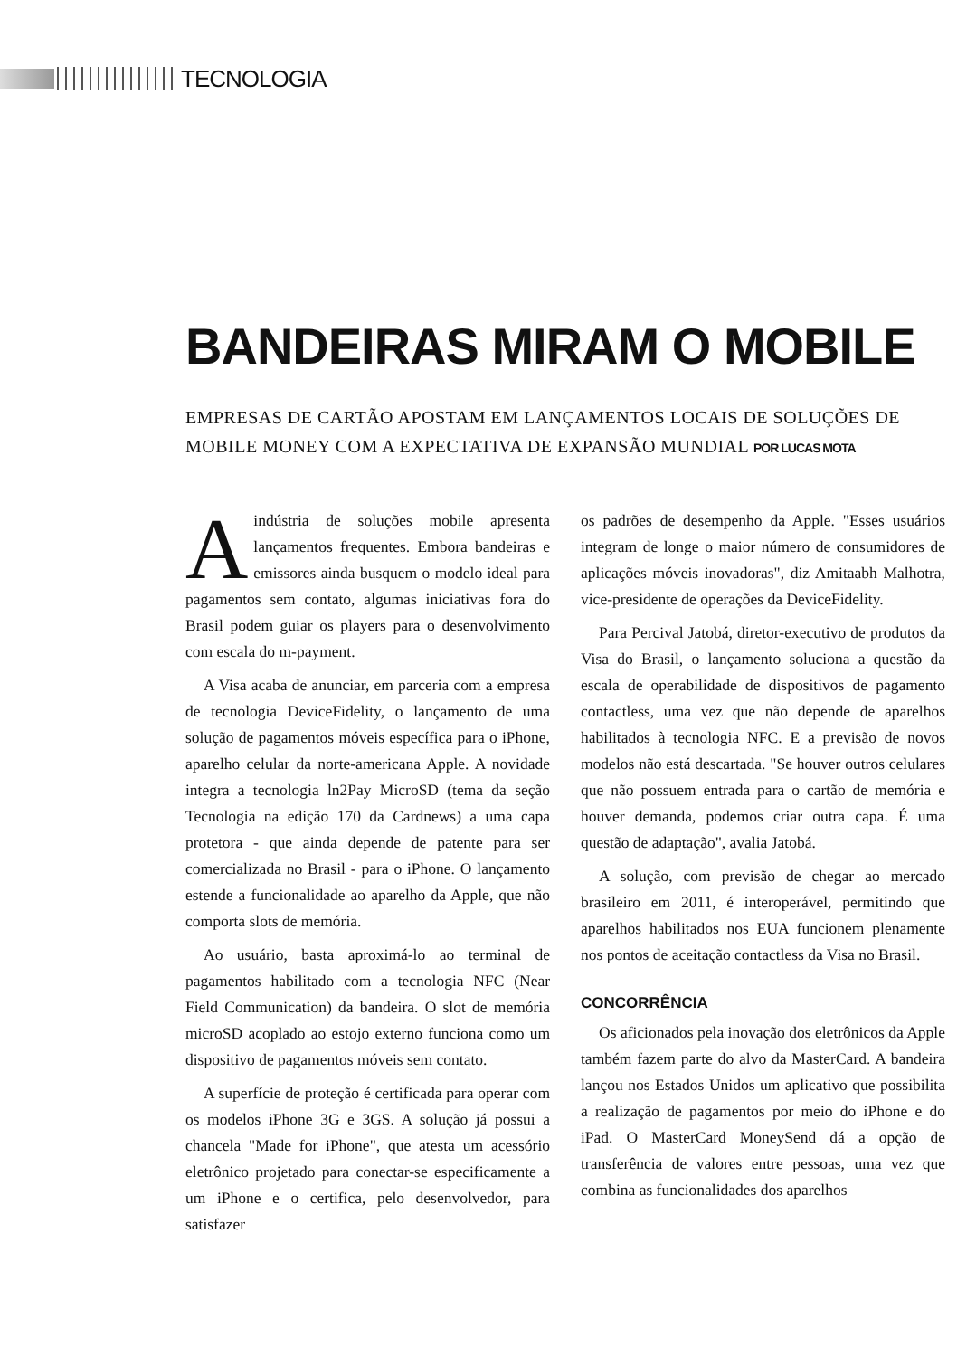TECNOLOGIA
BANDEIRAS MIRAM O MOBILE
EMPRESAS DE CARTÃO APOSTAM EM LANÇAMENTOS LOCAIS DE SOLUÇÕES DE MOBILE MONEY COM A EXPECTATIVA DE EXPANSÃO MUNDIAL POR LUCAS MOTA
Aindústria de soluções mobile apresenta lançamentos frequentes. Embora bandeiras e emissores ainda busquem o modelo ideal para pagamentos sem contato, algumas iniciativas fora do Brasil podem guiar os players para o desenvolvimento com escala do m-payment.
A Visa acaba de anunciar, em parceria com a empresa de tecnologia DeviceFidelity, o lançamento de uma solução de pagamentos móveis específica para o iPhone, aparelho celular da norte-americana Apple. A novidade integra a tecnologia ln2Pay MicroSD (tema da seção Tecnologia na edição 170 da Cardnews) a uma capa protetora - que ainda depende de patente para ser comercializada no Brasil - para o iPhone. O lançamento estende a funcionalidade ao aparelho da Apple, que não comporta slots de memória.
Ao usuário, basta aproximá-lo ao terminal de pagamentos habilitado com a tecnologia NFC (Near Field Communication) da bandeira. O slot de memória microSD acoplado ao estojo externo funciona como um dispositivo de pagamentos móveis sem contato.
A superfície de proteção é certificada para operar com os modelos iPhone 3G e 3GS. A solução já possui a chancela "Made for iPhone", que atesta um acessório eletrônico projetado para conectar-se especificamente a um iPhone e o certifica, pelo desenvolvedor, para satisfazer
os padrões de desempenho da Apple. "Esses usuários integram de longe o maior número de consumidores de aplicações móveis inovadoras", diz Amitaabh Malhotra, vice-presidente de operações da DeviceFidelity.
Para Percival Jatobá, diretor-executivo de produtos da Visa do Brasil, o lançamento soluciona a questão da escala de operabilidade de dispositivos de pagamento contactless, uma vez que não depende de aparelhos habilitados à tecnologia NFC. E a previsão de novos modelos não está descartada. "Se houver outros celulares que não possuem entrada para o cartão de memória e houver demanda, podemos criar outra capa. É uma questão de adaptação", avalia Jatobá.
A solução, com previsão de chegar ao mercado brasileiro em 2011, é interoperável, permitindo que aparelhos habilitados nos EUA funcionem plenamente nos pontos de aceitação contactless da Visa no Brasil.
CONCORRÊNCIA
Os aficionados pela inovação dos eletrônicos da Apple também fazem parte do alvo da MasterCard. A bandeira lançou nos Estados Unidos um aplicativo que possibilita a realização de pagamentos por meio do iPhone e do iPad. O MasterCard MoneySend dá a opção de transferência de valores entre pessoas, uma vez que combina as funcionalidades dos aparelhos